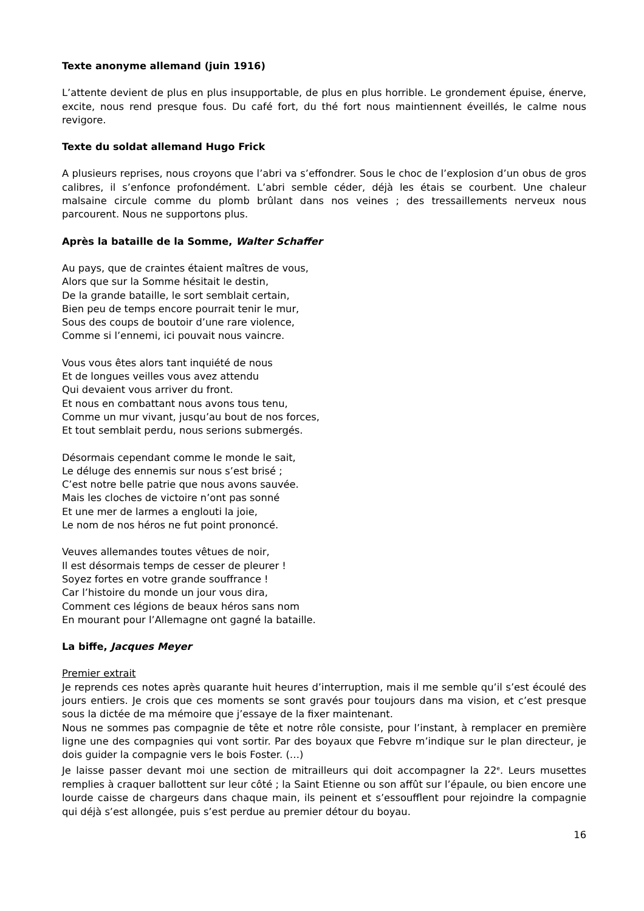Texte anonyme allemand (juin 1916)
L’attente devient de plus en plus insupportable, de plus en plus horrible. Le grondement épuise, énerve, excite, nous rend presque fous. Du café fort, du thé fort nous maintiennent éveillés, le calme nous revigore.
Texte du soldat allemand Hugo Frick
A plusieurs reprises, nous croyons que l’abri va s’effondrer. Sous le choc de l’explosion d’un obus de gros calibres, il s’enfonce profondément. L’abri semble céder, déjà les étais se courbent. Une chaleur malsaine circule comme du plomb brûlant dans nos veines ; des tressaillements nerveux nous parcourent. Nous ne supportons plus.
Après la bataille de la Somme, Walter Schaffer
Au pays, que de craintes étaient maîtres de vous,
Alors que sur la Somme hésitait le destin,
De la grande bataille, le sort semblait certain,
Bien peu de temps encore pourrait tenir le mur,
Sous des coups de boutoir d’une rare violence,
Comme si l’ennemi, ici pouvait nous vaincre.
Vous vous êtes alors tant inquiété de nous
Et de longues veilles vous avez attendu
Qui devaient vous arriver du front.
Et nous en combattant nous avons tous tenu,
Comme un mur vivant, jusqu’au bout de nos forces,
Et tout semblait perdu, nous serions submergés.
Désormais cependant comme le monde le sait,
Le déluge des ennemis sur nous s’est brisé ;
C’est notre belle patrie que nous avons sauvée.
Mais les cloches de victoire n’ont pas sonné
Et une mer de larmes a englouti la joie,
Le nom de nos héros ne fut point prononcé.
Veuves allemandes toutes vêtues de noir,
Il est désormais temps de cesser de pleurer !
Soyez fortes en votre grande souffrance !
Car l’histoire du monde un jour vous dira,
Comment ces légions de beaux héros sans nom
En mourant pour l’Allemagne ont gagné la bataille.
La biffe, Jacques Meyer
Premier extrait
Je reprends ces notes après quarante huit heures d’interruption, mais il me semble qu’il s’est écoulé des jours entiers. Je crois que ces moments se sont gravés pour toujours dans ma vision, et c’est presque sous la dictée de ma mémoire que j’essaye de la fixer maintenant.
Nous ne sommes pas compagnie de tête et notre rôle consiste, pour l’instant, à remplacer en première ligne une des compagnies qui vont sortir. Par des boyaux que Febvre m’indique sur le plan directeur, je dois guider la compagnie vers le bois Foster. (…)
Je laisse passer devant moi une section de mitrailleurs qui doit accompagner la 22<sup>e</sup>. Leurs musettes remplies à craquer ballottent sur leur côté ; la Saint Etienne ou son affût sur l’épaule, ou bien encore une lourde caisse de chargeurs dans chaque main, ils peinent et s’essoufflent pour rejoindre la compagnie qui déjà s’est allongée, puis s’est perdue au premier détour du boyau.
16